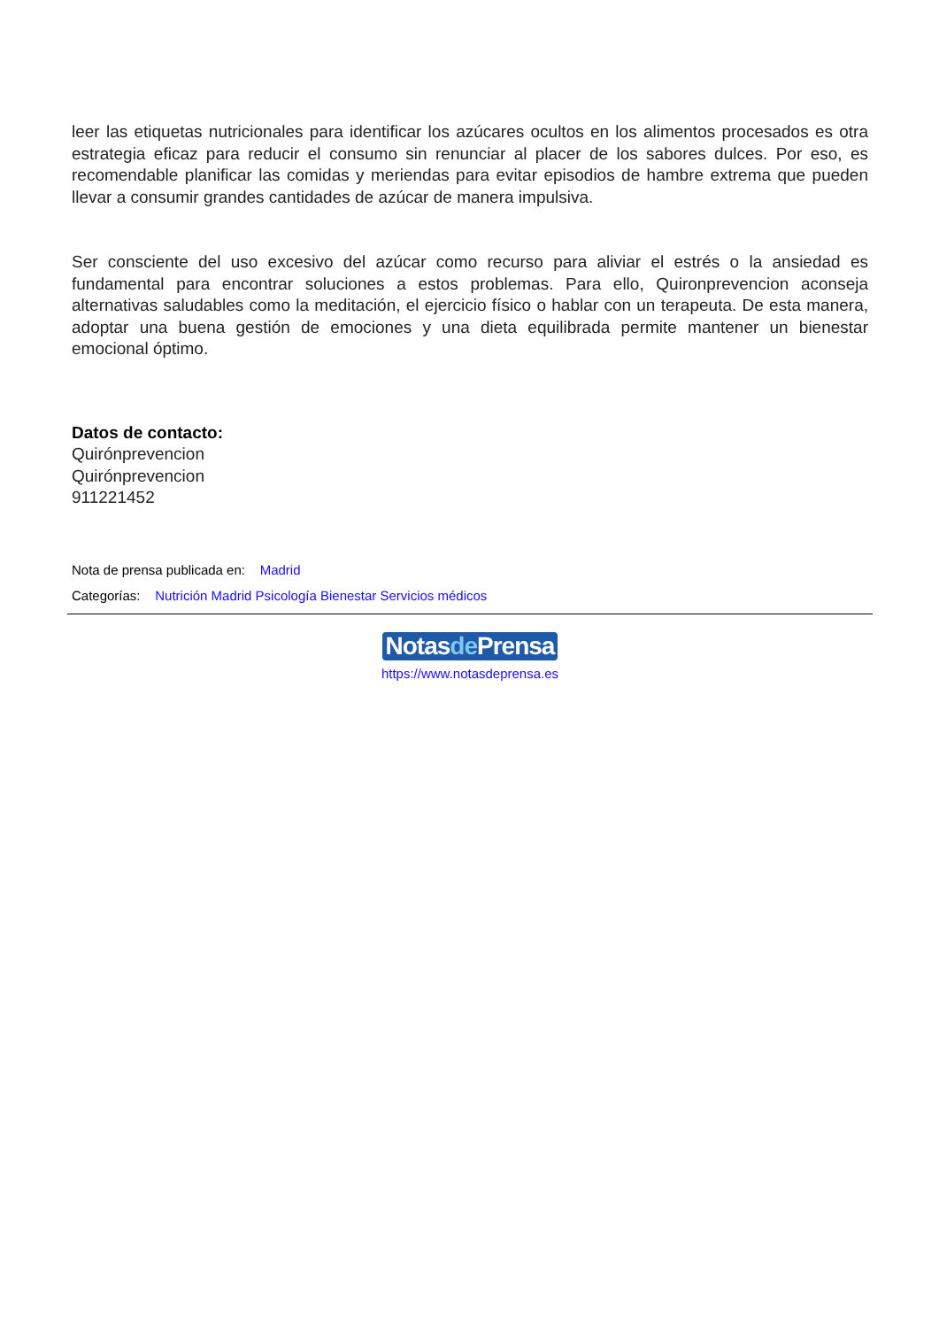leer las etiquetas nutricionales para identificar los azúcares ocultos en los alimentos procesados es otra estrategia eficaz para reducir el consumo sin renunciar al placer de los sabores dulces. Por eso, es recomendable planificar las comidas y meriendas para evitar episodios de hambre extrema que pueden llevar a consumir grandes cantidades de azúcar de manera impulsiva.
Ser consciente del uso excesivo del azúcar como recurso para aliviar el estrés o la ansiedad es fundamental para encontrar soluciones a estos problemas. Para ello, Quironprevencion aconseja alternativas saludables como la meditación, el ejercicio físico o hablar con un terapeuta. De esta manera, adoptar una buena gestión de emociones y una dieta equilibrada permite mantener un bienestar emocional óptimo.
Datos de contacto:
Quirónprevencion
Quirónprevencion
911221452
Nota de prensa publicada en: Madrid
Categorías: Nutrición Madrid Psicología Bienestar Servicios médicos
Notasde Prensa
https://www.notasdeprensa.es